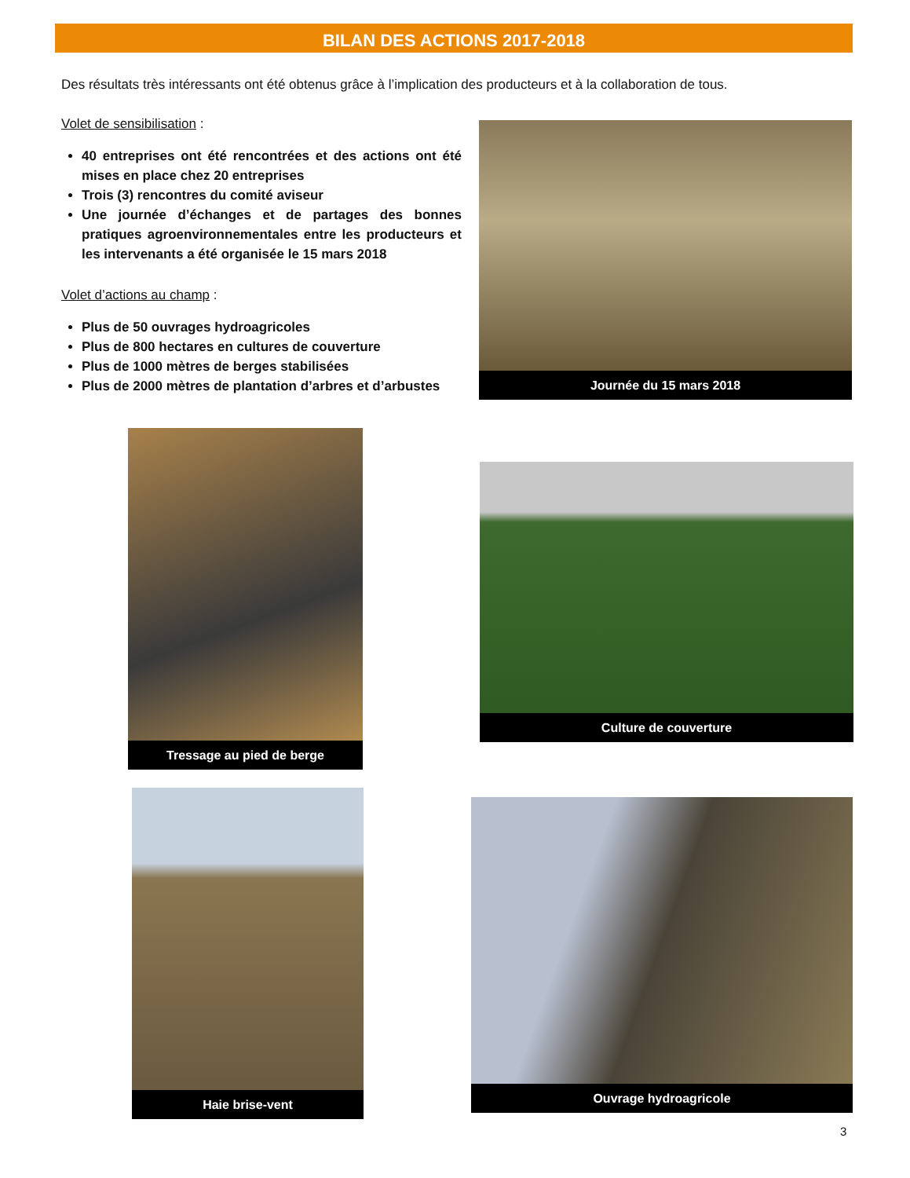BILAN DES ACTIONS 2017-2018
Des résultats très intéressants ont été obtenus grâce à l’implication des producteurs et à la collaboration de tous.
Volet de sensibilisation :
40 entreprises ont été rencontrées et des actions ont été mises en place chez 20 entreprises
Trois (3) rencontres du comité aviseur
Une journée d’échanges et de partages des bonnes pratiques agroenvironnementales entre les producteurs et les intervenants a été organisée le 15 mars 2018
Volet d’actions au champ :
Plus de 50 ouvrages hydroagricoles
Plus de 800 hectares en cultures de couverture
Plus de 1000 mètres de berges stabilisées
Plus de 2000 mètres de plantation d’arbres et d’arbustes
Journée du 15 mars 2018
Tressage au pied de berge
Culture de couverture
Haie brise-vent
Ouvrage hydroagricole
3